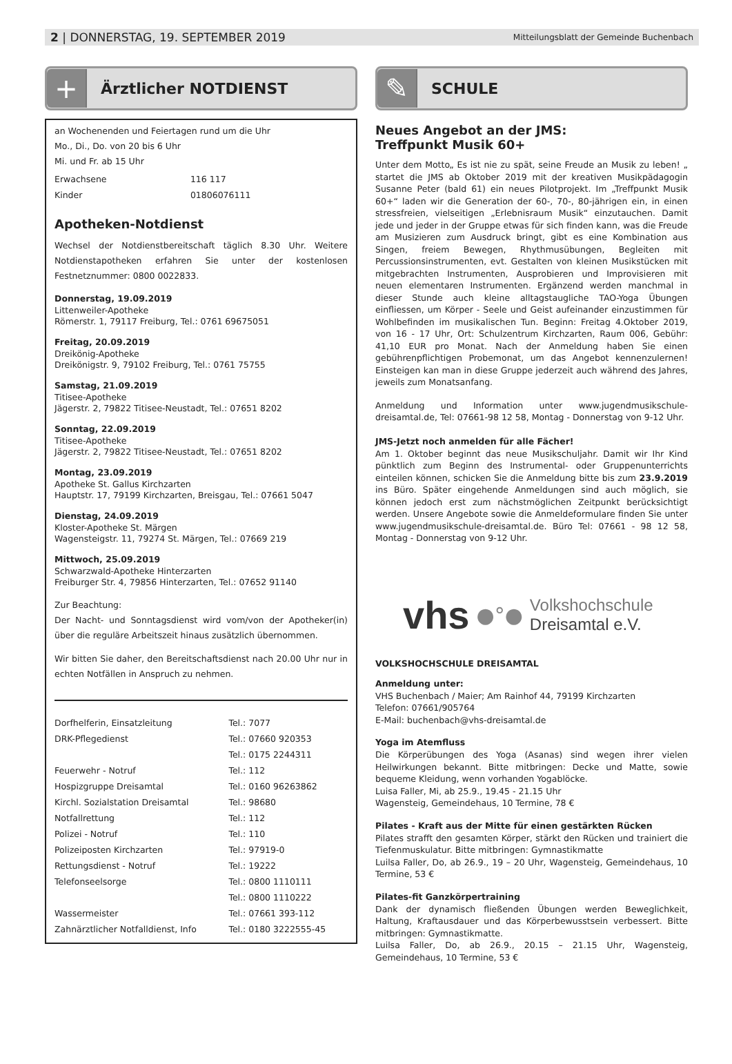2 | DONNERSTAG, 19. SEPTEMBER 2019 Mitteilungsblatt der Gemeinde Buchenbach
+
Ärztlicher NOTDIENST
an Wochenenden und Feiertagen rund um die Uhr
Mo., Di., Do. von 20 bis 6 Uhr
Mi. und Fr. ab 15 Uhr
| Erwachsene | 116 117 |
| Kinder | 01806076111 |
Apotheken-Notdienst
Wechsel der Notdienstbereitschaft täglich 8.30 Uhr. Weitere Notdienstapotheken erfahren Sie unter der kostenlosen Festnetznummer: 0800 0022833.
Donnerstag, 19.09.2019
Littenweiler-Apotheke
Römerstr. 1, 79117 Freiburg, Tel.: 0761 69675051
Freitag, 20.09.2019
Dreikönig-Apotheke
Dreikönigstr. 9, 79102 Freiburg, Tel.: 0761 75755
Samstag, 21.09.2019
Titisee-Apotheke
Jägerstr. 2, 79822 Titisee-Neustadt, Tel.: 07651 8202
Sonntag, 22.09.2019
Titisee-Apotheke
Jägerstr. 2, 79822 Titisee-Neustadt, Tel.: 07651 8202
Montag, 23.09.2019
Apotheke St. Gallus Kirchzarten
Hauptstr. 17, 79199 Kirchzarten, Breisgau, Tel.: 07661 5047
Dienstag, 24.09.2019
Kloster-Apotheke St. Märgen
Wagensteigstr. 11, 79274 St. Märgen, Tel.: 07669 219
Mittwoch, 25.09.2019
Schwarzwald-Apotheke Hinterzarten
Freiburger Str. 4, 79856 Hinterzarten, Tel.: 07652 91140
Zur Beachtung:
Der Nacht- und Sonntagsdienst wird vom/von der Apotheker(in) über die reguläre Arbeitszeit hinaus zusätzlich übernommen.
Wir bitten Sie daher, den Bereitschaftsdienst nach 20.00 Uhr nur in echten Notfällen in Anspruch zu nehmen.
| Dorfhelferin, Einsatzleitung | Tel.: 7077 |
| DRK-Pflegedienst | Tel.: 07660 920353 |
| | Tel.: 0175 2244311 |
| Feuerwehr - Notruf | Tel.: 112 |
| Hospizgruppe Dreisamtal | Tel.: 0160 96263862 |
| Kirchl. Sozialstation Dreisamtal | Tel.: 98680 |
| Notfallrettung | Tel.: 112 |
| Polizei - Notruf | Tel.: 110 |
| Polizeiposten Kirchzarten | Tel.: 97919-0 |
| Rettungsdienst - Notruf | Tel.: 19222 |
| Telefonseelsorge | Tel.: 0800 1110111 |
| | Tel.: 0800 1110222 |
| Wassermeister | Tel.: 07661 393-112 |
| Zahnärztlicher Notfalldienst, Info | Tel.: 0180 3222555-45 |
✎
SCHULE
Neues Angebot an der JMS:
Treffpunkt Musik 60+
Unter dem Motto„ Es ist nie zu spät, seine Freude an Musik zu leben! „ startet die JMS ab Oktober 2019 mit der kreativen Musikpädagogin Susanne Peter (bald 61) ein neues Pilotprojekt. Im „Treffpunkt Musik 60+“ laden wir die Generation der 60-, 70-, 80-jährigen ein, in einen stressfreien, vielseitigen „Erlebnisraum Musik“ einzutauchen. Damit jede und jeder in der Gruppe etwas für sich finden kann, was die Freude am Musizieren zum Ausdruck bringt, gibt es eine Kombination aus Singen, freiem Bewegen, Rhythmusübungen, Begleiten mit Percussionsinstrumenten, evt. Gestalten von kleinen Musikstücken mit mitgebrachten Instrumenten, Ausprobieren und Improvisieren mit neuen elementaren Instrumenten. Ergänzend werden manchmal in dieser Stunde auch kleine alltagstaugliche TAO-Yoga Übungen einfliessen, um Körper - Seele und Geist aufeinander einzustimmen für Wohlbefinden im musikalischen Tun. Beginn: Freitag 4.Oktober 2019, von 16 - 17 Uhr, Ort: Schulzentrum Kirchzarten, Raum 006, Gebühr: 41,10 EUR pro Monat. Nach der Anmeldung haben Sie einen gebührenpflichtigen Probemonat, um das Angebot kennenzulernen! Einsteigen kan man in diese Gruppe jederzeit auch während des Jahres, jeweils zum Monatsanfang.
Anmeldung und Information unter www.jugendmusikschule-dreisamtal.de, Tel: 07661-98 12 58, Montag - Donnerstag von 9-12 Uhr.
JMS-Jetzt noch anmelden für alle Fächer!
Am 1. Oktober beginnt das neue Musikschuljahr. Damit wir Ihr Kind pünktlich zum Beginn des Instrumental- oder Gruppenunterrichts einteilen können, schicken Sie die Anmeldung bitte bis zum 23.9.2019 ins Büro. Später eingehende Anmeldungen sind auch möglich, sie können jedoch erst zum nächstmöglichen Zeitpunkt berücksichtigt werden. Unsere Angebote sowie die Anmeldeformulare finden Sie unter www.jugendmusikschule-dreisamtal.de. Büro Tel: 07661 - 98 12 58, Montag - Donnerstag von 9-12 Uhr.
vhs ●°● Volkshochschule
Dreisamtal e.V.
VOLKSHOCHSCHULE DREISAMTAL
Anmeldung unter:
VHS Buchenbach / Maier; Am Rainhof 44, 79199 Kirchzarten
Telefon: 07661/905764
E-Mail: buchenbach@vhs-dreisamtal.de
Yoga im Atemfluss
Die Körperübungen des Yoga (Asanas) sind wegen ihrer vielen Heilwirkungen bekannt. Bitte mitbringen: Decke und Matte, sowie bequeme Kleidung, wenn vorhanden Yogablöcke.
Luisa Faller, Mi, ab 25.9., 19.45 - 21.15 Uhr
Wagensteig, Gemeindehaus, 10 Termine, 78 €
Pilates - Kraft aus der Mitte für einen gestärkten Rücken
Pilates strafft den gesamten Körper, stärkt den Rücken und trainiert die Tiefenmuskulatur. Bitte mitbringen: Gymnastikmatte
Luilsa Faller, Do, ab 26.9., 19 – 20 Uhr, Wagensteig, Gemeindehaus, 10 Termine, 53 €
Pilates-fit Ganzkörpertraining
Dank der dynamisch fließenden Übungen werden Beweglichkeit, Haltung, Kraftausdauer und das Körperbewusstsein verbessert. Bitte mitbringen: Gymnastikmatte.
Luilsa Faller, Do, ab 26.9., 20.15 – 21.15 Uhr, Wagensteig, Gemeindehaus, 10 Termine, 53 €